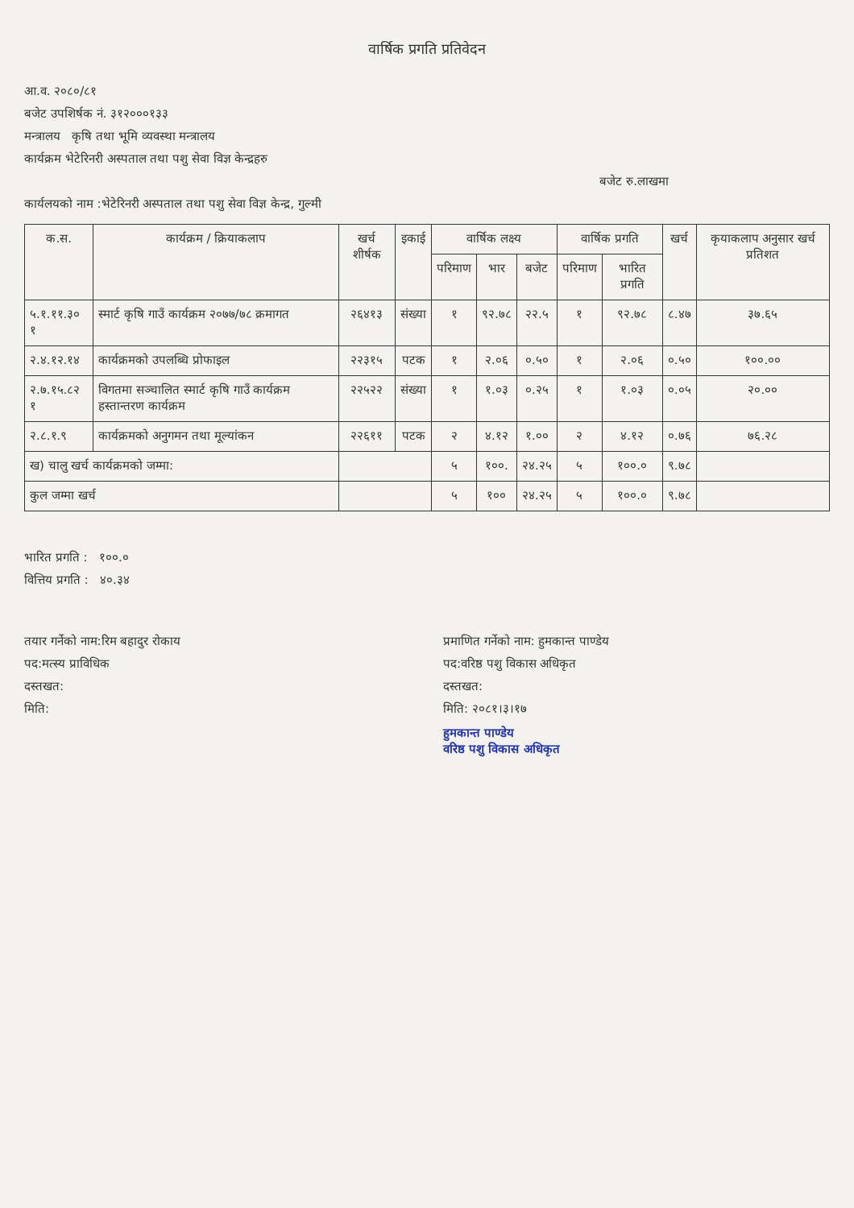वार्षिक प्रगति प्रतिवेदन
आ.व. २०८०/८१
बजेट उपशिर्षक नं. ३१२०००१३३
मन्त्रालय कृषि तथा भूमि व्यवस्था मन्त्रालय
कार्यक्रम भेटेरिनरी अस्पताल तथा पशु सेवा विज्ञ केन्द्रहरु
बजेट रु.लाखमा
कार्यलयको नाम :भेटेरिनरी अस्पताल तथा पशु सेवा विज्ञ केन्द्र, गुल्मी
| क.स. | कार्यक्रम / क्रियाकलाप | खर्च शीर्षक | इकाई | वार्षिक लक्ष्य | | | वार्षिक प्रगति | | खर्च | कृयाकलाप अनुसार खर्च प्रतिशत |
| --- | --- | --- | --- | --- | --- | --- | --- | --- | --- | --- |
| | | | | परिमाण | भार | बजेट | परिमाण | भारित प्रगति | | |
| ५.१.११.३० १ | स्मार्ट कृषि गाउँ कार्यक्रम २०७७/७८ क्रमागत | २६४१३ | संख्या | १ | ९२.७८ | २२.५ | १ | ९२.७८ | ८.४७ | ३७.६५ |
| २.४.१२.१४ | कार्यक्रमको उपलब्धि प्रोफाइल | २२३१५ | पटक | १ | २.०६ | ०.५० | १ | २.०६ | ०.५० | १००.०० |
| २.७.१५.८२ १ | विगतमा सञ्चालित स्मार्ट कृषि गाउँ कार्यक्रम हस्तान्तरण कार्यक्रम | २२५२२ | संख्या | १ | १.०३ | ०.२५ | १ | १.०३ | ०.०५ | २०.०० |
| २.८.१.९ | कार्यक्रमको अनुगमन तथा मूल्यांकन | २२६११ | पटक | २ | ४.१२ | १.०० | २ | ४.१२ | ०.७६ | ७६.२८ |
| ख) चालु खर्च कार्यक्रमको जम्मा: | | | | ५ | १००. | २४.२५ | ५ | १००.० | ९.७८ | |
| कुल जम्मा खर्च | | | | ५ | १०० | २४.२५ | ५ | १००.० | ९.७८ | |
भारित प्रगति : १००.०
वित्तिय प्रगति : ४०.३४
तयार गर्नेको नाम:रिम बहादुर रोकाय
पद:मत्स्य प्राविधिक
दस्तखत:
मिति:
प्रमाणित गर्नेको नाम: हुमकान्त पाण्डेय
पद:वरिष्ठ पशु विकास अधिकृत
दस्तखत:
मिति: २०८१।३।१७
हुमकान्त पाण्डेय
वरिष्ठ पशु विकास अधिकृत